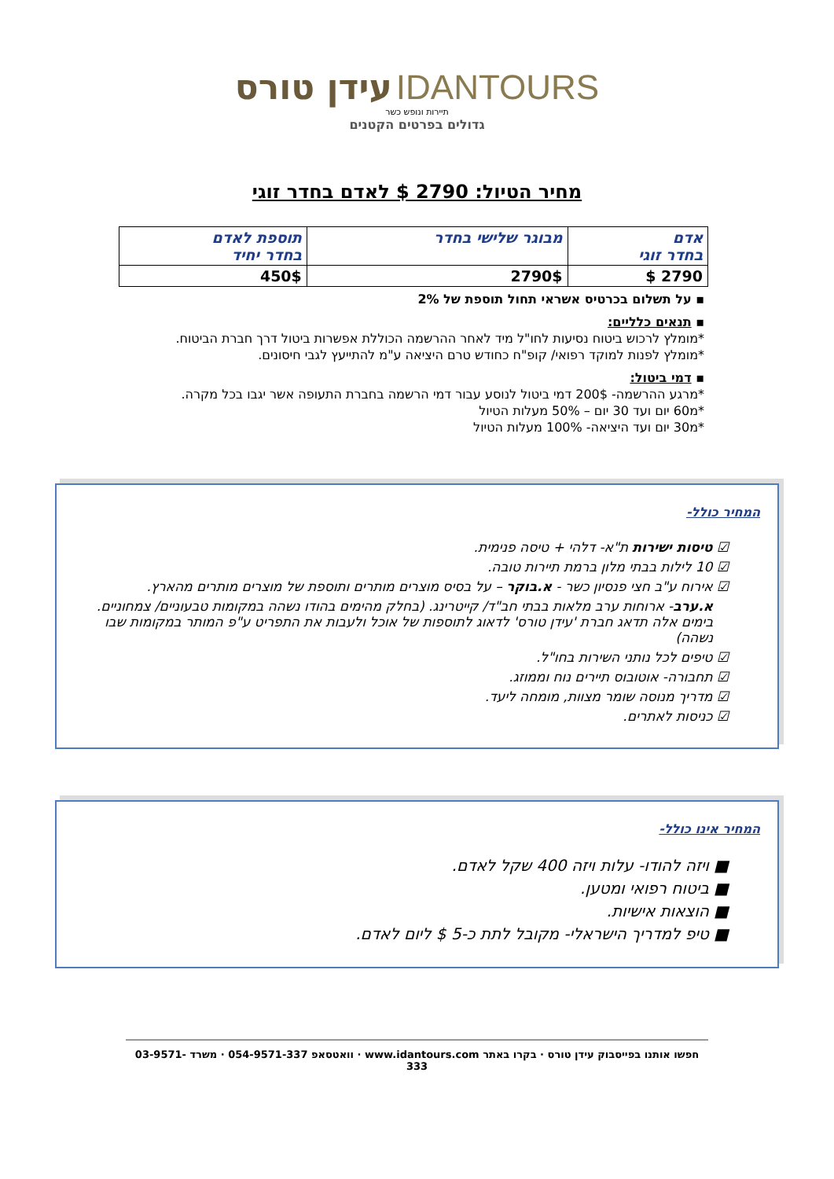IDANTOURS עידן טורס
תיירות ונופש כשר
גדולים בפרטים הקטנים
מחיר הטיול: 2790 $ לאדם בחדר זוגי
| אדם בחדר זוגי | מבוגר שלישי בחדר | תוספת לאדם בחדר יחיד |
| --- | --- | --- |
| 2790 $ | 2790$ | 450$ |
▪ על תשלום בכרטיס אשראי תחול תוספת של 2%
▪ תנאים כלליים:
*מומלץ לרכוש ביטוח נסיעות לחו"ל מיד לאחר ההרשמה הכוללת אפשרות ביטול דרך חברת הביטוח.
*מומלץ לפנות למוקד רפואי/ קופ"ח כחודש טרם היציאה ע"מ להתייעץ לגבי חיסונים.
▪ דמי ביטול:
*מרגע ההרשמה- 200$ דמי ביטול לנוסע עבור דמי הרשמה בחברת התעופה אשר יגבו בכל מקרה.
*מ60 יום ועד 30 יום – 50% מעלות הטיול
*מ30 יום ועד היציאה- 100% מעלות הטיול
המחיר כולל-
☑ טיסות ישירות ת"א- דלהי + טיסה פנימית.
☑ 10 לילות בבתי מלון ברמת תיירות טובה.
☑ אירוח ע"ב חצי פנסיון כשר - א.בוקר – על בסיס מוצרים מותרים ותוספת של מוצרים מותרים מהארץ.
א.ערב- ארוחות ערב מלאות בבתי חב"ד/ קייטרינג. (בחלק מהימים בהודו נשהה במקומות טבעוניים/ צמחוניים. בימים אלה תדאג חברת 'עידן טורס' לדאוג לתוספות של אוכל ולעבות את התפריט ע"פ המותר במקומות שבו נשהה)
☑ טיפים לכל נותני השירות בחו"ל.
☑ תחבורה- אוטובוס תיירים נוח וממוזג.
☑ מדריך מנוסה שומר מצוות, מומחה ליעד.
☑ כניסות לאתרים.
המחיר אינו כולל-
■ ויזה להודו- עלות ויזה 400 שקל לאדם.
■ ביטוח רפואי ומטען.
■ הוצאות אישיות.
■ טיפ למדריך הישראלי- מקובל לתת כ-5 $ ליום לאדם.
חפשו אותנו בפייסבוק עידן טורס · בקרו באתר www.idantours.com · וואטסאפ 054-9571-337 · משרד 03-9571-333